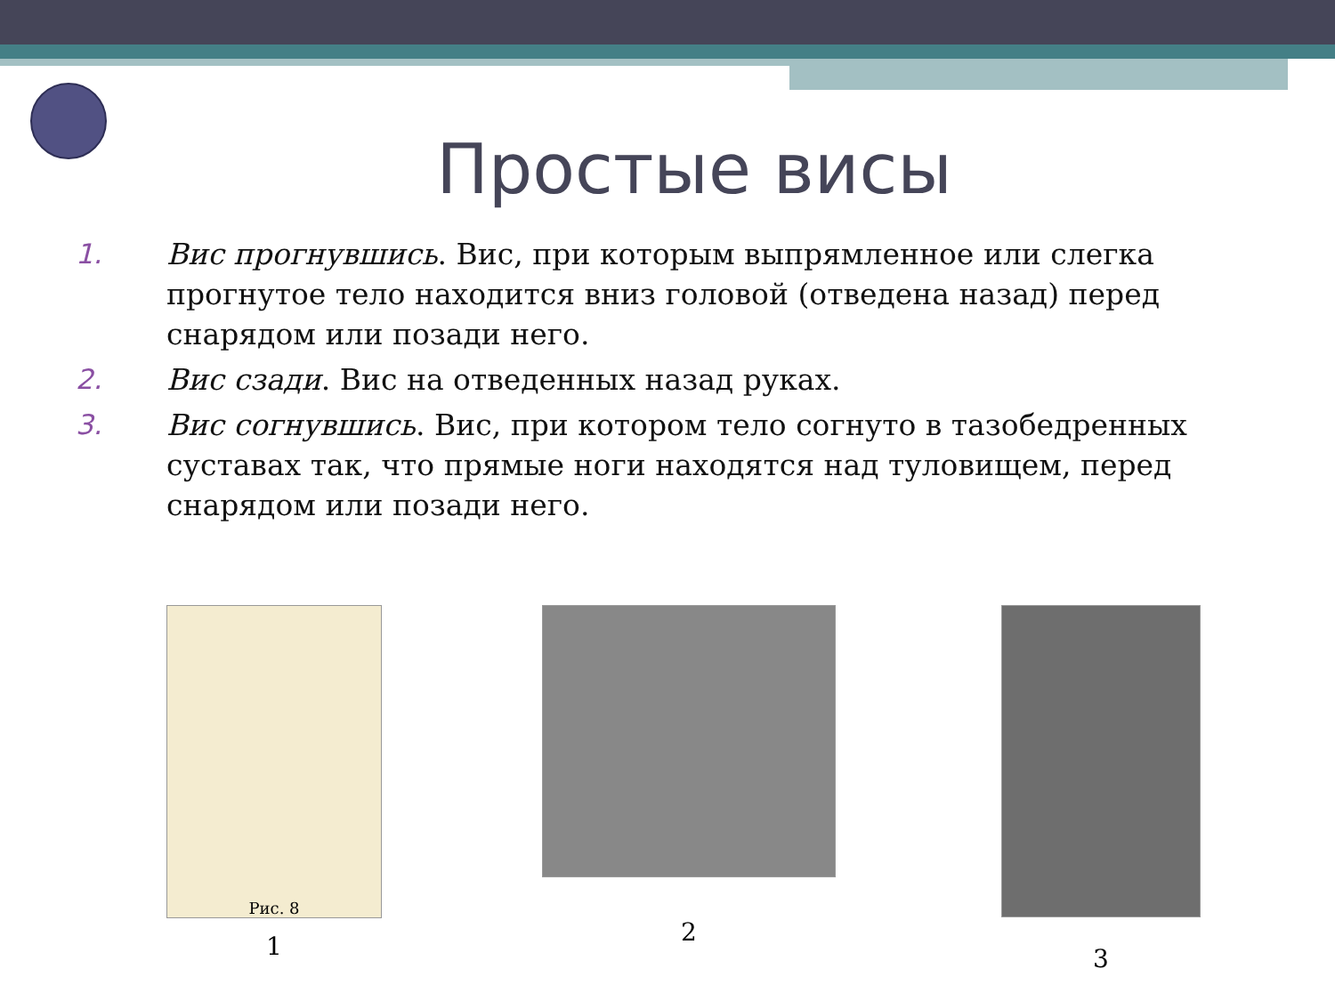Простые висы
1. Вис прогнувшись. Вис, при которым выпрямленное или слегка прогнутое тело находится вниз головой (отведена назад) перед снарядом или позади него.
2. Вис сзади. Вис на отведенных назад руках.
3. Вис согнувшись. Вис, при котором тело согнуто в тазобедренных суставах так, что прямые ноги находятся над туловищем, перед снарядом или позади него.
Рис. 8
1
2 3